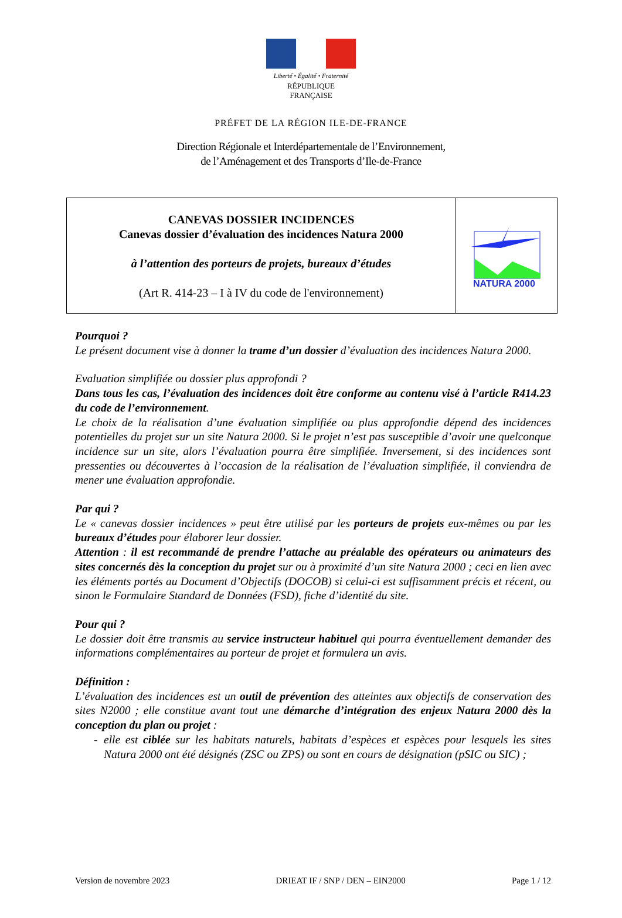Liberté • Égalité • Fraternité
RÉPUBLIQUE FRANÇAISE
PRÉFET DE LA RÉGION ILE-DE-FRANCE
Direction Régionale et Interdépartementale de l’Environnement,
de l’Aménagement et des Transports d’Ile-de-France
CANEVAS DOSSIER INCIDENCES
Canevas dossier d’évaluation des incidences Natura 2000
à l’attention des porteurs de projets, bureaux d’études
(Art R. 414-23 – I à IV du code de l'environnement)
NATURA 2000
Pourquoi ?
Le présent document vise à donner la trame d’un dossier d’évaluation des incidences Natura 2000.
Evaluation simplifiée ou dossier plus approfondi ?
Dans tous les cas, l’évaluation des incidences doit être conforme au contenu visé à l’article R414.23 du code de l’environnement.
Le choix de la réalisation d’une évaluation simplifiée ou plus approfondie dépend des incidences potentielles du projet sur un site Natura 2000. Si le projet n’est pas susceptible d’avoir une quelconque incidence sur un site, alors l’évaluation pourra être simplifiée. Inversement, si des incidences sont pressenties ou découvertes à l’occasion de la réalisation de l’évaluation simplifiée, il conviendra de mener une évaluation approfondie.
Par qui ?
Le « canevas dossier incidences » peut être utilisé par les porteurs de projets eux-mêmes ou par les bureaux d’études pour élaborer leur dossier.
Attention : il est recommandé de prendre l’attache au préalable des opérateurs ou animateurs des sites concernés dès la conception du projet sur ou à proximité d’un site Natura 2000 ; ceci en lien avec les éléments portés au Document d’Objectifs (DOCOB) si celui-ci est suffisamment précis et récent, ou sinon le Formulaire Standard de Données (FSD), fiche d’identité du site.
Pour qui ?
Le dossier doit être transmis au service instructeur habituel qui pourra éventuellement demander des informations complémentaires au porteur de projet et formulera un avis.
Définition :
L’évaluation des incidences est un outil de prévention des atteintes aux objectifs de conservation des sites N2000 ; elle constitue avant tout une démarche d’intégration des enjeux Natura 2000 dès la conception du plan ou projet :
- elle est ciblée sur les habitats naturels, habitats d’espèces et espèces pour lesquels les sites Natura 2000 ont été désignés (ZSC ou ZPS) ou sont en cours de désignation (pSIC ou SIC) ;
Version de novembre 2023 DRIEAT IF / SNP / DEN – EIN2000 Page 1 / 12